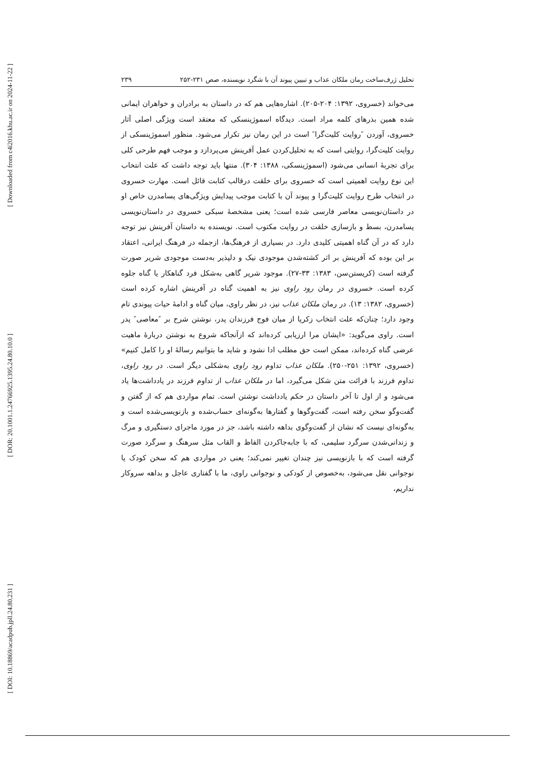[ Downloaded from c4i2016.khu.ac.ir on 2024-11-22 ]
[ DOR: 20.1001.1.24766925.1395.24.80.10.0 ]
[ DOI: 10.18869/acadpub.jpll.24.80.231 ]
تحلیل ژرف‌ساخت رمان ملکان عذاب و تبیین پیوند آن با شگرد نویسنده، صص ۲۳۱-۲۵۲ ۲۳۹
می‌خواند (خسروی، ۱۳۹۲: ۲۰۴-۲۰۵). اشاره‌هایی هم که در داستان به برادران و خواهران ایمانی شده همین بذرهای کلمه مراد است. دیدگاه اسموژینسکی که معتقد است ویژگی اصلی آثار خسروی، آوردن ″روایت کلیت‌گرا″ است در این رمان نیز تکرار می‌شود. منظور اسموژینسکی از روایت کلیت‌گرا، روایتی است که به تحلیل‌کردن عمل آفرینش می‌پردازد و موجب فهم طرحی کلی برای تجربهٔ انسانی می‌شود (اسموژینسکی، ۱۳۸۸: ۳۰۴). منتها باید توجه داشت که علت انتخاب این نوع روایت اهمیتی است که خسروی برای خلقت درقالب کتابت قائل است. مهارت خسروی در انتخاب طرح روایت کلیت‌گرا و پیوند آن با کتابت موجب پیدایش ویژگی‌های پسامدرن خاص او در داستان‌نویسی معاصر فارسی شده است؛ یعنی مشخصهٔ سبکی خسروی در داستان‌نویسی پسامدرن، بسط و بازسازی خلقت در روایت مکتوب است. نویسنده به داستان آفرینش نیز توجه دارد که در آن گناه اهمیتی کلیدی دارد. در بسیاری از فرهنگ‌ها، ازجمله در فرهنگ ایرانی، اعتقاد بر این بوده که آفرینش بر اثر کشته‌شدن موجودی نیک و دلپذیر به‌دست موجودی شریر صورت گرفته است (کریستن‌سن، ۱۳۸۳: ۳۳-۲۷). موجود شریر گاهی به‌شکل فرد گناهکار یا گناه جلوه کرده است. خسروی در رمان رود راوی نیز به اهمیت گناه در آفرینش اشاره کرده است (خسروی، ۱۳۸۲: ۱۳). در رمان ملکان عذاب نیز، در نظر راوی، میان گناه و ادامهٔ حیات پیوندی تام وجود دارد؛ چنان‌که علت انتخاب زکریا از میان فوج فرزندان پدر، نوشتن شرح بر ″معاصی″ پدر است. راوی می‌گوید: «ایشان مرا ارزیابی کرده‌اند که ازآنجاکه شروع به نوشتن دربارهٔ ماهیت عرضی گناه کرده‌اند، ممکن است حق مطلب ادا نشود و شاید ما بتوانیم رسالهٔ او را کامل کنیم» (خسروی، ۱۳۹۲: ۲۵۱-۲۵۰). ملکان عذاب تداوم رود راوی به‌شکلی دیگر است. در رود راوی، تداوم فرزند با قرائت متن شکل می‌گیرد، اما در ملکان عذاب از تداوم فرزند در یادداشت‌ها یاد می‌شود و از اول تا آخر داستان در حکم یادداشت نوشتن است. تمام مواردی هم که از گفتن و گفت‌وگو سخن رفته است، گفت‌وگوها و گفتارها به‌گونه‌ای حساب‌شده و بازنویسی‌شده است و به‌گونه‌ای نیست که نشان از گفت‌وگوی بداهه داشته باشد، جز در مورد ماجرای دستگیری و مرگ و زندانی‌شدن سرگرد سلیمی، که با جابه‌جاکردن الفاظ و القاب مثل سرهنگ و سرگرد صورت گرفته است که با بازنویسی نیز چندان تغییر نمی‌کند؛ یعنی در مواردی هم که سخن کودک یا نوجوانی نقل می‌شود، به‌خصوص از کودکی و نوجوانی راوی، ما با گفتاری عاجل و بداهه سروکار نداریم،